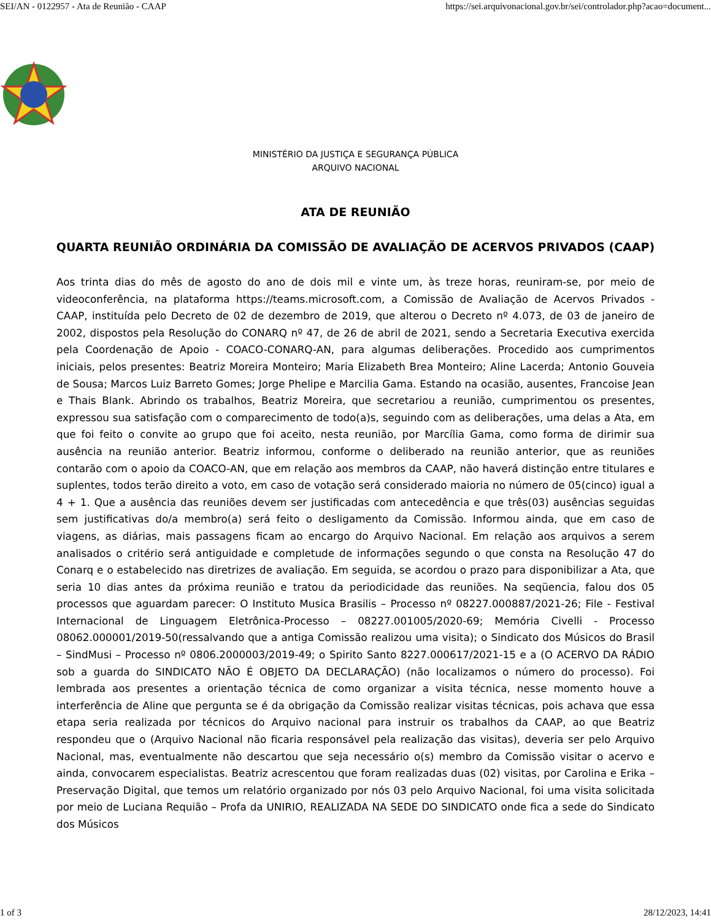SEI/AN - 0122957 - Ata de Reunião - CAAP https://sei.arquivonacional.gov.br/sei/controlador.php?acao=document...
MINISTÉRIO DA JUSTIÇA E SEGURANÇA PÚBLICA
ARQUIVO NACIONAL
ATA DE REUNIÃO
QUARTA REUNIÃO ORDINÁRIA DA COMISSÃO DE AVALIAÇÃO DE ACERVOS PRIVADOS (CAAP)
Aos trinta dias do mês de agosto do ano de dois mil e vinte um, às treze horas, reuniram-se, por meio de videoconferência, na plataforma https://teams.microsoft.com, a Comissão de Avaliação de Acervos Privados - CAAP, instituída pelo Decreto de 02 de dezembro de 2019, que alterou o Decreto nº 4.073, de 03 de janeiro de 2002, dispostos pela Resolução do CONARQ nº 47, de 26 de abril de 2021, sendo a Secretaria Executiva exercida pela Coordenação de Apoio - COACO-CONARQ-AN, para algumas deliberações. Procedido aos cumprimentos iniciais, pelos presentes: Beatriz Moreira Monteiro; Maria Elizabeth Brea Monteiro; Aline Lacerda; Antonio Gouveia de Sousa; Marcos Luiz Barreto Gomes; Jorge Phelipe e Marcilia Gama. Estando na ocasião, ausentes, Francoise Jean e Thais Blank. Abrindo os trabalhos, Beatriz Moreira, que secretariou a reunião, cumprimentou os presentes, expressou sua satisfação com o comparecimento de todo(a)s, seguindo com as deliberações, uma delas a Ata, em que foi feito o convite ao grupo que foi aceito, nesta reunião, por Marcília Gama, como forma de dirimir sua ausência na reunião anterior. Beatriz informou, conforme o deliberado na reunião anterior, que as reuniões contarão com o apoio da COACO-AN, que em relação aos membros da CAAP, não haverá distinção entre titulares e suplentes, todos terão direito a voto, em caso de votação será considerado maioria no número de 05(cinco) igual a 4 + 1. Que a ausência das reuniões devem ser justificadas com antecedência e que três(03) ausências seguidas sem justificativas do/a membro(a) será feito o desligamento da Comissão. Informou ainda, que em caso de viagens, as diárias, mais passagens ficam ao encargo do Arquivo Nacional. Em relação aos arquivos a serem analisados o critério será antiguidade e completude de informações segundo o que consta na Resolução 47 do Conarq e o estabelecido nas diretrizes de avaliação. Em seguida, se acordou o prazo para disponibilizar a Ata, que seria 10 dias antes da próxima reunião e tratou da periodicidade das reuniões. Na seqüencia, falou dos 05 processos que aguardam parecer: O Instituto Musica Brasilis – Processo nº 08227.000887/2021-26; File - Festival Internacional de Linguagem Eletrônica-Processo – 08227.001005/2020-69; Memória Civelli - Processo 08062.000001/2019-50(ressalvando que a antiga Comissão realizou uma visita); o Sindicato dos Músicos do Brasil – SindMusi – Processo nº 0806.2000003/2019-49; o Spirito Santo 8227.000617/2021-15 e a (O ACERVO DA RÁDIO sob a guarda do SINDICATO NÃO É OBJETO DA DECLARAÇÃO) (não localizamos o número do processo). Foi lembrada aos presentes a orientação técnica de como organizar a visita técnica, nesse momento houve a interferência de Aline que pergunta se é da obrigação da Comissão realizar visitas técnicas, pois achava que essa etapa seria realizada por técnicos do Arquivo nacional para instruir os trabalhos da CAAP, ao que Beatriz respondeu que o (Arquivo Nacional não ficaria responsável pela realização das visitas), deveria ser pelo Arquivo Nacional, mas, eventualmente não descartou que seja necessário o(s) membro da Comissão visitar o acervo e ainda, convocarem especialistas. Beatriz acrescentou que foram realizadas duas (02) visitas, por Carolina e Erika – Preservação Digital, que temos um relatório organizado por nós 03 pelo Arquivo Nacional, foi uma visita solicitada por meio de Luciana Requião – Profa da UNIRIO, REALIZADA NA SEDE DO SINDICATO onde fica a sede do Sindicato dos Músicos
1 of 3 28/12/2023, 14:41